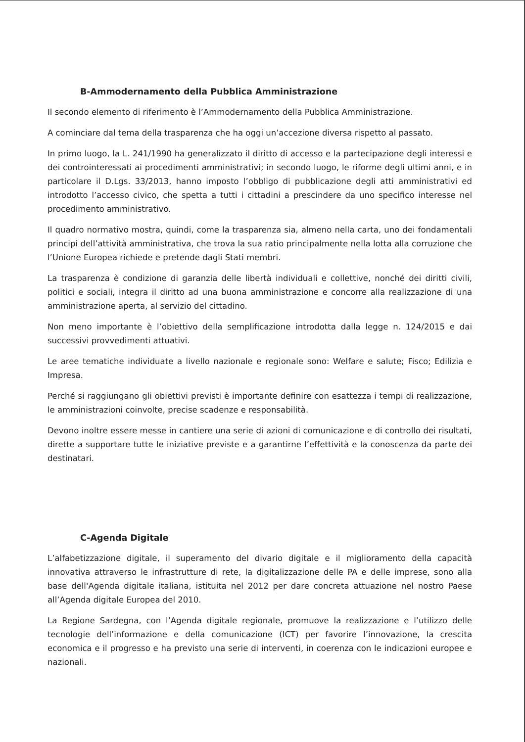B-Ammodernamento della Pubblica Amministrazione
Il secondo elemento di riferimento è l’Ammodernamento della Pubblica Amministrazione.
A cominciare dal tema della trasparenza che ha oggi un’accezione diversa rispetto al passato.
In primo luogo, la L. 241/1990 ha generalizzato il diritto di accesso e la partecipazione degli interessi e dei controinteressati ai procedimenti amministrativi; in secondo luogo, le riforme degli ultimi anni, e in particolare il D.Lgs. 33/2013, hanno imposto l’obbligo di pubblicazione degli atti amministrativi ed introdotto l’accesso civico, che spetta a tutti i cittadini a prescindere da uno specifico interesse nel procedimento amministrativo.
Il quadro normativo mostra, quindi, come la trasparenza sia, almeno nella carta, uno dei fondamentali principi dell’attività amministrativa, che trova la sua ratio principalmente nella lotta alla corruzione che l’Unione Europea richiede e pretende dagli Stati membri.
La trasparenza è condizione di garanzia delle libertà individuali e collettive, nonché dei diritti civili, politici e sociali, integra il diritto ad una buona amministrazione e concorre alla realizzazione di una amministrazione aperta, al servizio del cittadino.
Non meno importante è l’obiettivo della semplificazione introdotta dalla legge n. 124/2015 e dai successivi provvedimenti attuativi.
Le aree tematiche individuate a livello nazionale e regionale sono: Welfare e salute; Fisco; Edilizia e Impresa.
Perché si raggiungano gli obiettivi previsti è importante definire con esattezza i tempi di realizzazione, le amministrazioni coinvolte, precise scadenze e responsabilità.
Devono inoltre essere messe in cantiere una serie di azioni di comunicazione e di controllo dei risultati, dirette a supportare tutte le iniziative previste e a garantirne l’effettività e la conoscenza da parte dei destinatari.
C-Agenda Digitale
L’alfabetizzazione digitale, il superamento del divario digitale e il miglioramento della capacità innovativa attraverso le infrastrutture di rete, la digitalizzazione delle PA e delle imprese, sono alla base dell'Agenda digitale italiana, istituita nel 2012 per dare concreta attuazione nel nostro Paese all’Agenda digitale Europea del 2010.
La Regione Sardegna, con l’Agenda digitale regionale, promuove la realizzazione e l’utilizzo delle tecnologie dell’informazione e della comunicazione (ICT) per favorire l’innovazione, la crescita economica e il progresso e ha previsto una serie di interventi, in coerenza con le indicazioni europee e nazionali.